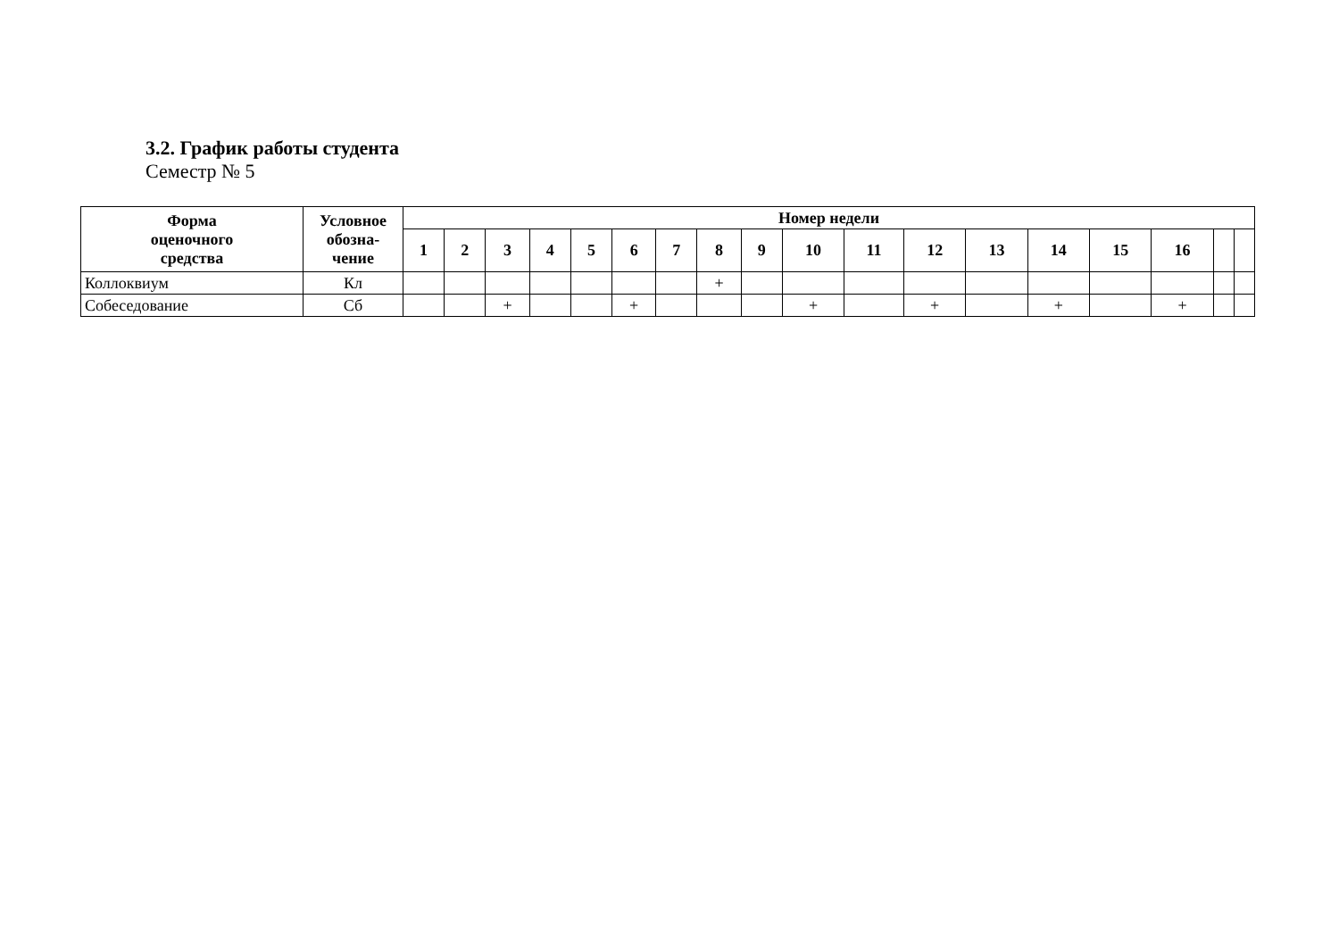3.2. График работы студента
Семестр № 5
| Форма оценочного средства | Условное обозна- чение | Номер недели | | | | | | | | | | | | | | | | | |
| --- | --- | --- | --- | --- | --- | --- | --- | --- | --- | --- | --- | --- | --- | --- | --- | --- | --- | --- | --- |
| | | 1 | 2 | 3 | 4 | 5 | 6 | 7 | 8 | 9 | 10 | 11 | 12 | 13 | 14 | 15 | 16 | | |
| Коллоквиум | Кл | | | | | | | | + | | | | | | | | | | |
| Собеседование | Сб | | | + | | | + | | | | + | | + | | + | | + | | |